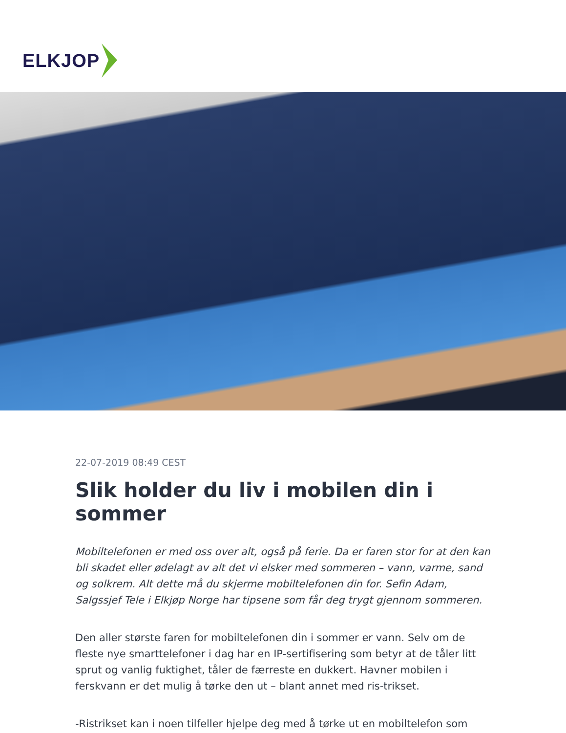ELKJOP
22-07-2019 08:49 CEST
Slik holder du liv i mobilen din i sommer
Mobiltelefonen er med oss over alt, også på ferie. Da er faren stor for at den kan bli skadet eller ødelagt av alt det vi elsker med sommeren – vann, varme, sand og solkrem. Alt dette må du skjerme mobiltelefonen din for. Sefin Adam, Salgssjef Tele i Elkjøp Norge har tipsene som får deg trygt gjennom sommeren.
Den aller største faren for mobiltelefonen din i sommer er vann. Selv om de fleste nye smarttelefoner i dag har en IP-sertifisering som betyr at de tåler litt sprut og vanlig fuktighet, tåler de færreste en dukkert. Havner mobilen i ferskvann er det mulig å tørke den ut – blant annet med ris-trikset.
-Ristrikset kan i noen tilfeller hjelpe deg med å tørke ut en mobiltelefon som